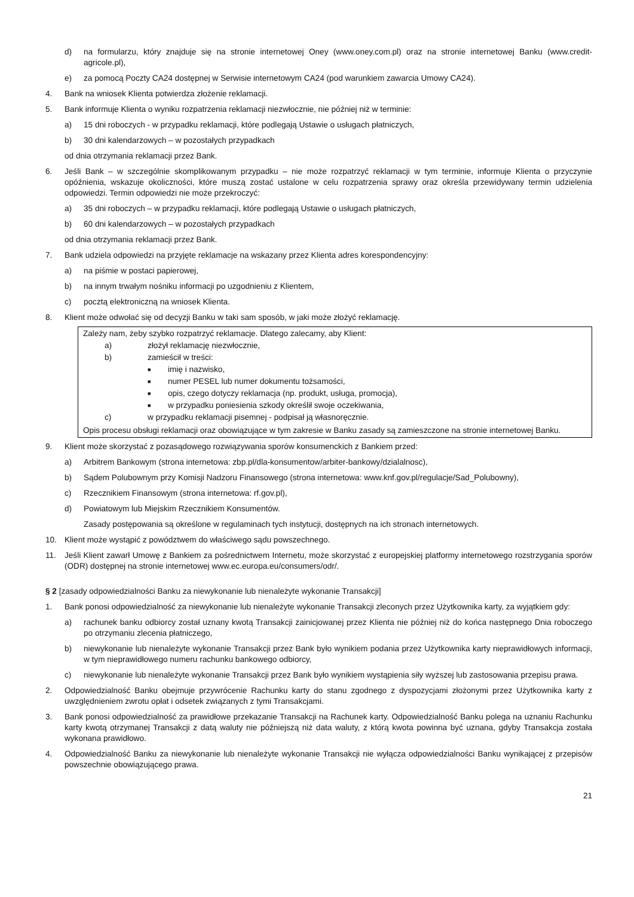d) na formularzu, który znajduje się na stronie internetowej Oney (www.oney.com.pl) oraz na stronie internetowej Banku (www.credit-agricole.pl),
e) za pomocą Poczty CA24 dostępnej w Serwisie internetowym CA24 (pod warunkiem zawarcia Umowy CA24).
4. Bank na wniosek Klienta potwierdza złożenie reklamacji.
5. Bank informuje Klienta o wyniku rozpatrzenia reklamacji niezwłocznie, nie później niż w terminie:
a) 15 dni roboczych - w przypadku reklamacji, które podlegają Ustawie o usługach płatniczych,
b) 30 dni kalendarzowych – w pozostałych przypadkach
od dnia otrzymania reklamacji przez Bank.
6. Jeśli Bank – w szczególnie skomplikowanym przypadku – nie może rozpatrzyć reklamacji w tym terminie, informuje Klienta o przyczynie opóźnienia, wskazuje okoliczności, które muszą zostać ustalone w celu rozpatrzenia sprawy oraz określa przewidywany termin udzielenia odpowiedzi. Termin odpowiedzi nie może przekroczyć:
a) 35 dni roboczych – w przypadku reklamacji, które podlegają Ustawie o usługach płatniczych,
b) 60 dni kalendarzowych – w pozostałych przypadkach
od dnia otrzymania reklamacji przez Bank.
7. Bank udziela odpowiedzi na przyjęte reklamacje na wskazany przez Klienta adres korespondencyjny:
a) na piśmie w postaci papierowej,
b) na innym trwałym nośniku informacji po uzgodnieniu z Klientem,
c) pocztą elektroniczną na wniosek Klienta.
8. Klient może odwołać się od decyzji Banku w taki sam sposób, w jaki może złożyć reklamację.
Zależy nam, żeby szybko rozpatrzyć reklamacje. Dlatego zalecamy, aby Klient:
a) złożył reklamację niezwłocznie,
b) zamieścił w treści:
■ imię i nazwisko,
■ numer PESEL lub numer dokumentu tożsamości,
■ opis, czego dotyczy reklamacja (np. produkt, usługa, promocja),
■ w przypadku poniesienia szkody określił swoje oczekiwania,
c) w przypadku reklamacji pisemnej - podpisał ją własnoręcznie.
Opis procesu obsługi reklamacji oraz obowiązujące w tym zakresie w Banku zasady są zamieszczone na stronie internetowej Banku.
9. Klient może skorzystać z pozasądowego rozwiązywania sporów konsumenckich z Bankiem przed:
a) Arbitrem Bankowym (strona internetowa: zbp.pl/dla-konsumentow/arbiter-bankowy/dzialalnosc),
b) Sądem Polubownym przy Komisji Nadzoru Finansowego (strona internetowa: www.knf.gov.pl/regulacje/Sad_Polubowny),
c) Rzecznikiem Finansowym (strona internetowa: rf.gov.pl),
d) Powiatowym lub Miejskim Rzecznikiem Konsumentów.
Zasady postępowania są określone w regulaminach tych instytucji, dostępnych na ich stronach internetowych.
10. Klient może wystąpić z powództwem do właściwego sądu powszechnego.
11. Jeśli Klient zawarł Umowę z Bankiem za pośrednictwem Internetu, może skorzystać z europejskiej platformy internetowego rozstrzygania sporów (ODR) dostępnej na stronie internetowej www.ec.europa.eu/consumers/odr/.
§ 2 [zasady odpowiedzialności Banku za niewykonanie lub nienależyte wykonanie Transakcji]
1. Bank ponosi odpowiedzialność za niewykonanie lub nienależyte wykonanie Transakcji zleconych przez Użytkownika karty, za wyjątkiem gdy:
a) rachunek banku odbiorcy został uznany kwotą Transakcji zainicjowanej przez Klienta nie później niż do końca następnego Dnia roboczego po otrzymaniu zlecenia płatniczego,
b) niewykonanie lub nienależyte wykonanie Transakcji przez Bank było wynikiem podania przez Użytkownika karty nieprawidłowych informacji, w tym nieprawidłowego numeru rachunku bankowego odbiorcy,
c) niewykonanie lub nienależyte wykonanie Transakcji przez Bank było wynikiem wystąpienia siły wyższej lub zastosowania przepisu prawa.
2. Odpowiedzialność Banku obejmuje przywrócenie Rachunku karty do stanu zgodnego z dyspozycjami złożonymi przez Użytkownika karty z uwzględnieniem zwrotu opłat i odsetek związanych z tymi Transakcjami.
3. Bank ponosi odpowiedzialność za prawidłowe przekazanie Transakcji na Rachunek karty. Odpowiedzialność Banku polega na uznaniu Rachunku karty kwotą otrzymanej Transakcji z datą waluty nie późniejszą niż data waluty, z którą kwota powinna być uznana, gdyby Transakcja została wykonana prawidłowo.
4. Odpowiedzialność Banku za niewykonanie lub nienależyte wykonanie Transakcji nie wyłącza odpowiedzialności Banku wynikającej z przepisów powszechnie obowiązującego prawa.
21